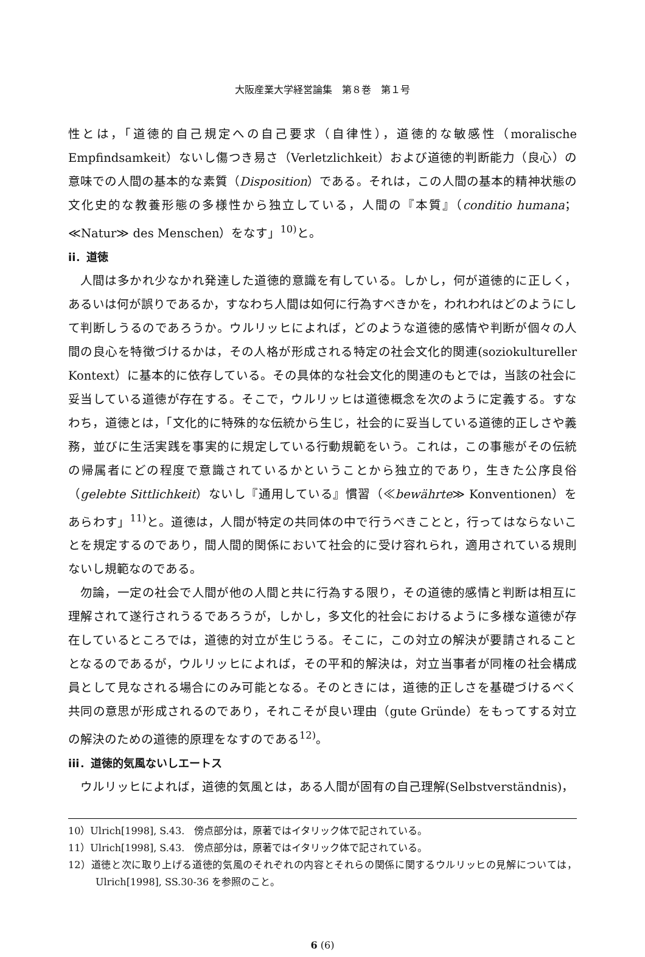大阪産業大学経営論集　第８巻　第１号
性とは，「道徳的自己規定への自己要求（自律性），道徳的な敏感性（moralische Empfindsamkeit）ないし傷つき易さ（Verletzlichkeit）および道徳的判断能力（良心）の意味での人間の基本的な素質（Disposition）である。それは，この人間の基本的精神状態の文化史的な教養形態の多様性から独立している，人間の『本質』（conditio humana；≪Natur≫ des Menschen）をなす」<sup>10)</sup>と。
ii．道徳
人間は多かれ少なかれ発達した道徳的意識を有している。しかし，何が道徳的に正しく，あるいは何が誤りであるか，すなわち人間は如何に行為すべきかを，われわれはどのようにして判断しうるのであろうか。ウルリッヒによれば，どのような道徳的感情や判断が個々の人間の良心を特徴づけるかは，その人格が形成される特定の社会文化的関連(soziokultureller Kontext）に基本的に依存している。その具体的な社会文化的関連のもとでは，当該の社会に妥当している道徳が存在する。そこで，ウルリッヒは道徳概念を次のように定義する。すなわち，道徳とは，「文化的に特殊的な伝統から生じ，社会的に妥当している道徳的正しさや義務，並びに生活実践を事実的に規定している行動規範をいう。これは，この事態がその伝統の帰属者にどの程度で意識されているかということから独立的であり，生きた公序良俗（gelebte Sittlichkeit）ないし『通用している』慣習（≪bewährte≫ Konventionen）をあらわす」<sup>11)</sup>と。道徳は，人間が特定の共同体の中で行うべきことと，行ってはならないことを規定するのであり，間人間的関係において社会的に受け容れられ，適用されている規則ないし規範なのである。
勿論，一定の社会で人間が他の人間と共に行為する限り，その道徳的感情と判断は相互に理解されて遂行されうるであろうが，しかし，多文化的社会におけるように多様な道徳が存在しているところでは，道徳的対立が生じうる。そこに，この対立の解決が要請されることとなるのであるが，ウルリッヒによれば，その平和的解決は，対立当事者が同権の社会構成員として見なされる場合にのみ可能となる。そのときには，道徳的正しさを基礎づけるべく共同の意思が形成されるのであり，それこそが良い理由（gute Gründe）をもってする対立の解決のための道徳的原理をなすのである<sup>12)</sup>。
iii．道徳的気風ないしエートス
ウルリッヒによれば，道徳的気風とは，ある人間が固有の自己理解(Selbstverständnis)，
10）Ulrich[1998], S.43.　傍点部分は，原著ではイタリック体で記されている。
11）Ulrich[1998], S.43.　傍点部分は，原著ではイタリック体で記されている。
12）道徳と次に取り上げる道徳的気風のそれぞれの内容とそれらの関係に関するウルリッヒの見解については，Ulrich[1998], SS.30-36 を参照のこと。
6 (6)